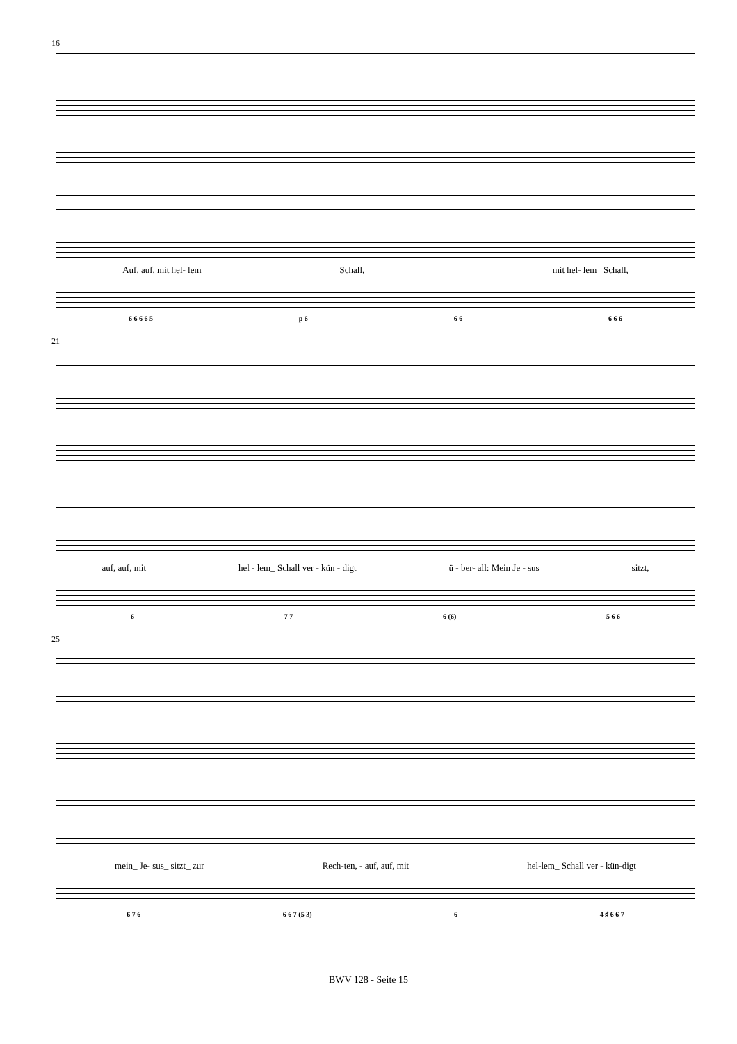16
Auf, auf, mit hel- lem_ Schall,____________ mit hel- lem_ Schall,
6 6 6 6 5 p 6 6 6 6 6 6
21
auf, auf, mit hel - lem_ Schall ver - kün - digt ü - ber- all: Mein Je - sus sitzt,
6 7 7 6 (6) 5 6 6
25
mein_ Je- sus_ sitzt_ zur Rech-ten, - auf, auf, mit hel-lem_ Schall ver - kün-digt
6 7 6 6 6 7 (5 3) 6 4 ♯ 6 6 7
BWV 128 - Seite 15